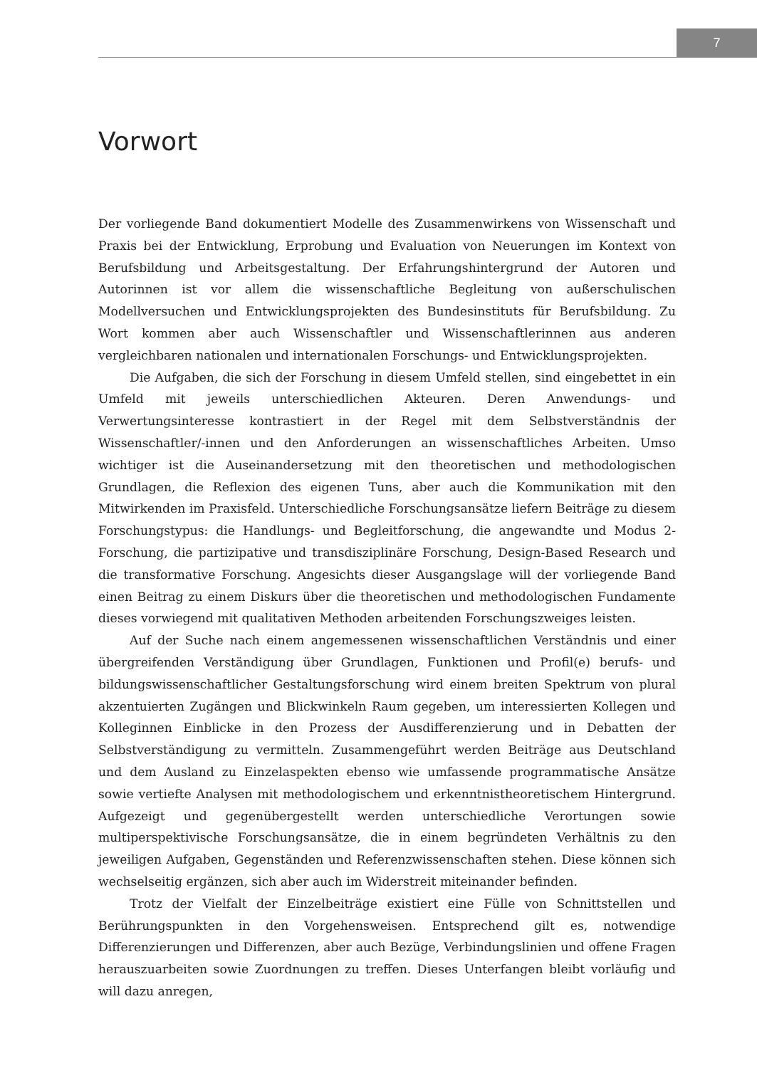7
Vorwort
Der vorliegende Band dokumentiert Modelle des Zusammenwirkens von Wissenschaft und Praxis bei der Entwicklung, Erprobung und Evaluation von Neuerungen im Kontext von Berufsbildung und Arbeitsgestaltung. Der Erfahrungshintergrund der Autoren und Autorinnen ist vor allem die wissenschaftliche Begleitung von außerschulischen Modellversuchen und Entwicklungsprojekten des Bundesinstituts für Berufsbildung. Zu Wort kommen aber auch Wissenschaftler und Wissenschaftlerinnen aus anderen vergleichbaren nationalen und internationalen Forschungs- und Entwicklungsprojekten.
Die Aufgaben, die sich der Forschung in diesem Umfeld stellen, sind eingebettet in ein Umfeld mit jeweils unterschiedlichen Akteuren. Deren Anwendungs- und Verwertungsinteresse kontrastiert in der Regel mit dem Selbstverständnis der Wissenschaftler/-innen und den Anforderungen an wissenschaftliches Arbeiten. Umso wichtiger ist die Auseinandersetzung mit den theoretischen und methodologischen Grundlagen, die Reflexion des eigenen Tuns, aber auch die Kommunikation mit den Mitwirkenden im Praxisfeld. Unterschiedliche Forschungsansätze liefern Beiträge zu diesem Forschungstypus: die Handlungs- und Begleitforschung, die angewandte und Modus 2-Forschung, die partizipative und transdisziplinäre Forschung, Design-Based Research und die transformative Forschung. Angesichts dieser Ausgangslage will der vorliegende Band einen Beitrag zu einem Diskurs über die theoretischen und methodologischen Fundamente dieses vorwiegend mit qualitativen Methoden arbeitenden Forschungszweiges leisten.
Auf der Suche nach einem angemessenen wissenschaftlichen Verständnis und einer übergreifenden Verständigung über Grundlagen, Funktionen und Profil(e) berufs- und bildungswissenschaftlicher Gestaltungsforschung wird einem breiten Spektrum von plural akzentuierten Zugängen und Blickwinkeln Raum gegeben, um interessierten Kollegen und Kolleginnen Einblicke in den Prozess der Ausdifferenzierung und in Debatten der Selbstverständigung zu vermitteln. Zusammengeführt werden Beiträge aus Deutschland und dem Ausland zu Einzelaspekten ebenso wie umfassende programmatische Ansätze sowie vertiefte Analysen mit methodologischem und erkenntnistheoretischem Hintergrund. Aufgezeigt und gegenübergestellt werden unterschiedliche Verortungen sowie multiperspektivische Forschungsansätze, die in einem begründeten Verhältnis zu den jeweiligen Aufgaben, Gegenständen und Referenzwissenschaften stehen. Diese können sich wechselseitig ergänzen, sich aber auch im Widerstreit miteinander befinden.
Trotz der Vielfalt der Einzelbeiträge existiert eine Fülle von Schnittstellen und Berührungspunkten in den Vorgehensweisen. Entsprechend gilt es, notwendige Differenzierungen und Differenzen, aber auch Bezüge, Verbindungslinien und offene Fragen herauszuarbeiten sowie Zuordnungen zu treffen. Dieses Unterfangen bleibt vorläufig und will dazu anregen,